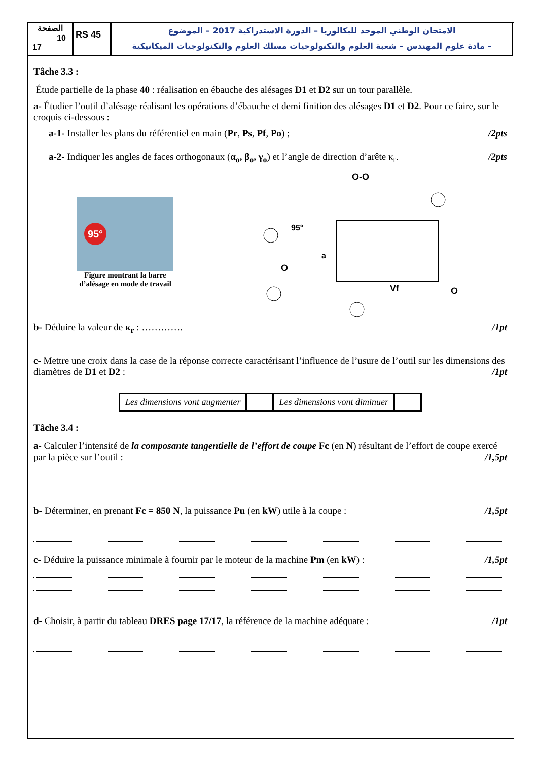الصفحة
10
17
RS 45
الامتحان الوطني الموحد للبكالوريا – الدورة الاستدراكية 2017 – الموضوع
– مادة علوم المهندس – شعبة العلوم والتكنولوجيات مسلك العلوم والتكنولوجيات الميكانيكية
Tâche 3.3 :
Étude partielle de la phase 40 : réalisation en ébauche des alésages D1 et D2 sur un tour parallèle.
a- Étudier l’outil d’alésage réalisant les opérations d’ébauche et demi finition des alésages D1 et D2. Pour ce faire, sur le croquis ci-dessous :
a-1- Installer les plans du référentiel en main (Pr, Ps, Pf, Po) ; /2pts
a-2- Indiquer les angles de faces orthogonaux (α<sub>o</sub>, β<sub>o</sub>, γ<sub>o</sub>) et l’angle de direction d’arête κ<sub>r</sub>. /2pts
95°
Figure montrant la barre
d’alésage en mode de travail
O-O
95°
a
O
Vf
O
b- Déduire la valeur de κ<sub>r</sub> : …………. /1pt
c- Mettre une croix dans la case de la réponse correcte caractérisant l’influence de l’usure de l’outil sur les dimensions des diamètres de D1 et D2 : /1pt
| Les dimensions vont augmenter | | Les dimensions vont diminuer | |
Tâche 3.4 :
a- Calculer l’intensité de la composante tangentielle de l’effort de coupe Fc (en N) résultant de l’effort de coupe exercé par la pièce sur l’outil : /1,5pt
b- Déterminer, en prenant Fc = 850 N, la puissance Pu (en kW) utile à la coupe : /1,5pt
c- Déduire la puissance minimale à fournir par le moteur de la machine Pm (en kW) : /1,5pt
d- Choisir, à partir du tableau DRES page 17/17, la référence de la machine adéquate : /1pt